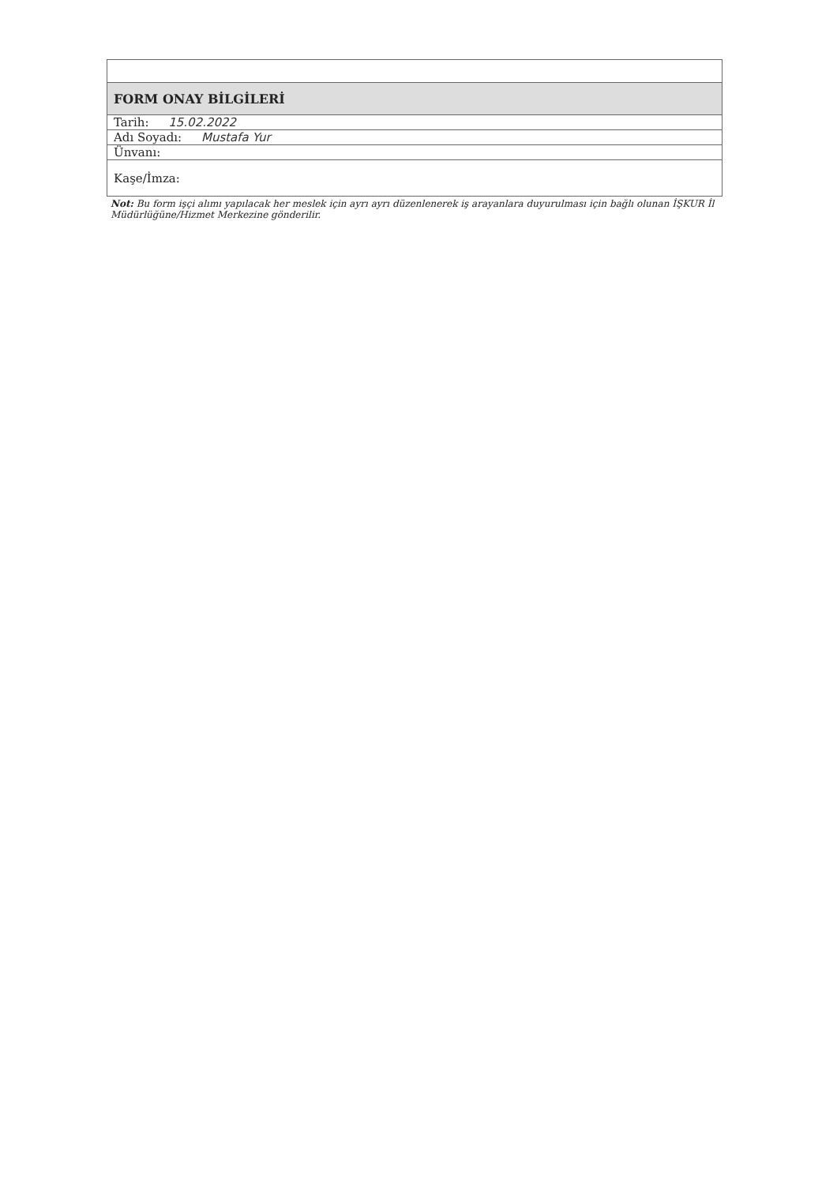| FORM ONAY BİLGİLERİ |
| Tarih: 15.02.2022 |
| Adı Soyadı: Mustafa Yur |
| Ünvanı: |
| Kaşe/İmza: |
Not: Bu form işçi alımı yapılacak her meslek için ayrı ayrı düzenlenerek iş arayanlara duyurulması için bağlı olunan İŞKUR İl Müdürlüğüne/Hizmet Merkezine gönderilir.